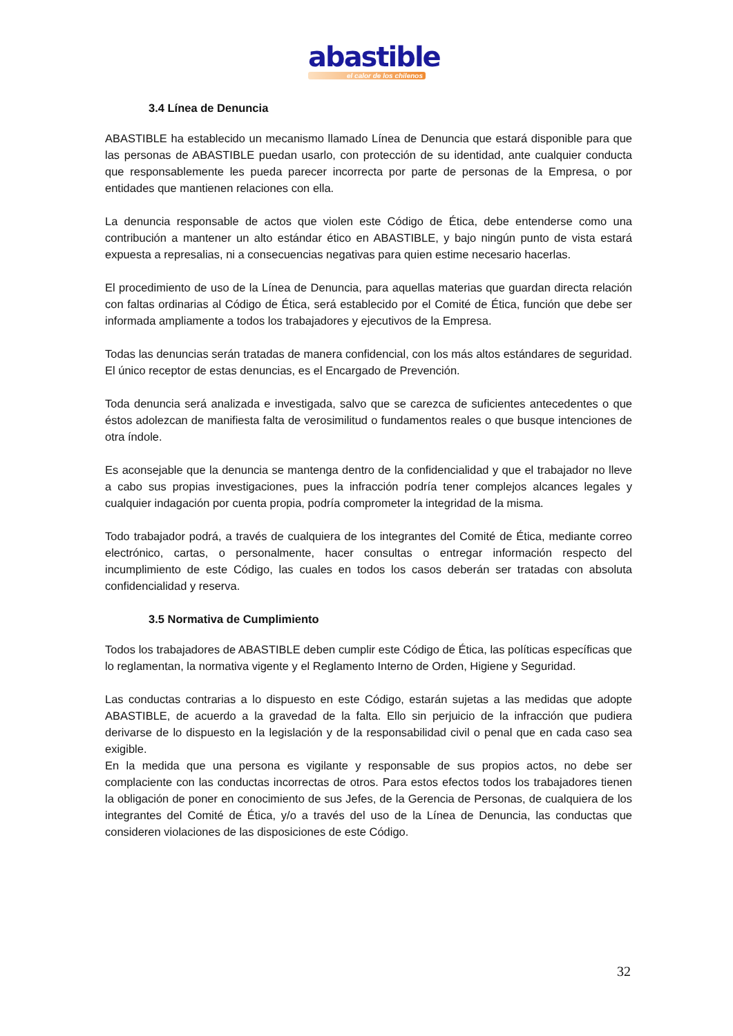abastible
el calor de los chilenos
3.4 Línea de Denuncia
ABASTIBLE ha establecido un mecanismo llamado Línea de Denuncia que estará disponible para que las personas de ABASTIBLE puedan usarlo, con protección de su identidad, ante cualquier conducta que responsablemente les pueda parecer incorrecta por parte de personas de la Empresa, o por entidades que mantienen relaciones con ella.
La denuncia responsable de actos que violen este Código de Ética, debe entenderse como una contribución a mantener un alto estándar ético en ABASTIBLE, y bajo ningún punto de vista estará expuesta a represalias, ni a consecuencias negativas para quien estime necesario hacerlas.
El procedimiento de uso de la Línea de Denuncia, para aquellas materias que guardan directa relación con faltas ordinarias al Código de Ética, será establecido por el Comité de Ética, función que debe ser informada ampliamente a todos los trabajadores y ejecutivos de la Empresa.
Todas las denuncias serán tratadas de manera confidencial, con los más altos estándares de seguridad. El único receptor de estas denuncias, es el Encargado de Prevención.
Toda denuncia será analizada e investigada, salvo que se carezca de suficientes antecedentes o que éstos adolezcan de manifiesta falta de verosimilitud o fundamentos reales o que busque intenciones de otra índole.
Es aconsejable que la denuncia se mantenga dentro de la confidencialidad y que el trabajador no lleve a cabo sus propias investigaciones, pues la infracción podría tener complejos alcances legales y cualquier indagación por cuenta propia, podría comprometer la integridad de la misma.
Todo trabajador podrá, a través de cualquiera de los integrantes del Comité de Ética, mediante correo electrónico, cartas, o personalmente, hacer consultas o entregar información respecto del incumplimiento de este Código, las cuales en todos los casos deberán ser tratadas con absoluta confidencialidad y reserva.
3.5 Normativa de Cumplimiento
Todos los trabajadores de ABASTIBLE deben cumplir este Código de Ética, las políticas específicas que lo reglamentan, la normativa vigente y el Reglamento Interno de Orden, Higiene y Seguridad.
Las conductas contrarias a lo dispuesto en este Código, estarán sujetas a las medidas que adopte ABASTIBLE, de acuerdo a la gravedad de la falta. Ello sin perjuicio de la infracción que pudiera derivarse de lo dispuesto en la legislación y de la responsabilidad civil o penal que en cada caso sea exigible.
En la medida que una persona es vigilante y responsable de sus propios actos, no debe ser complaciente con las conductas incorrectas de otros. Para estos efectos todos los trabajadores tienen la obligación de poner en conocimiento de sus Jefes, de la Gerencia de Personas, de cualquiera de los integrantes del Comité de Ética, y/o a través del uso de la Línea de Denuncia, las conductas que consideren violaciones de las disposiciones de este Código.
32